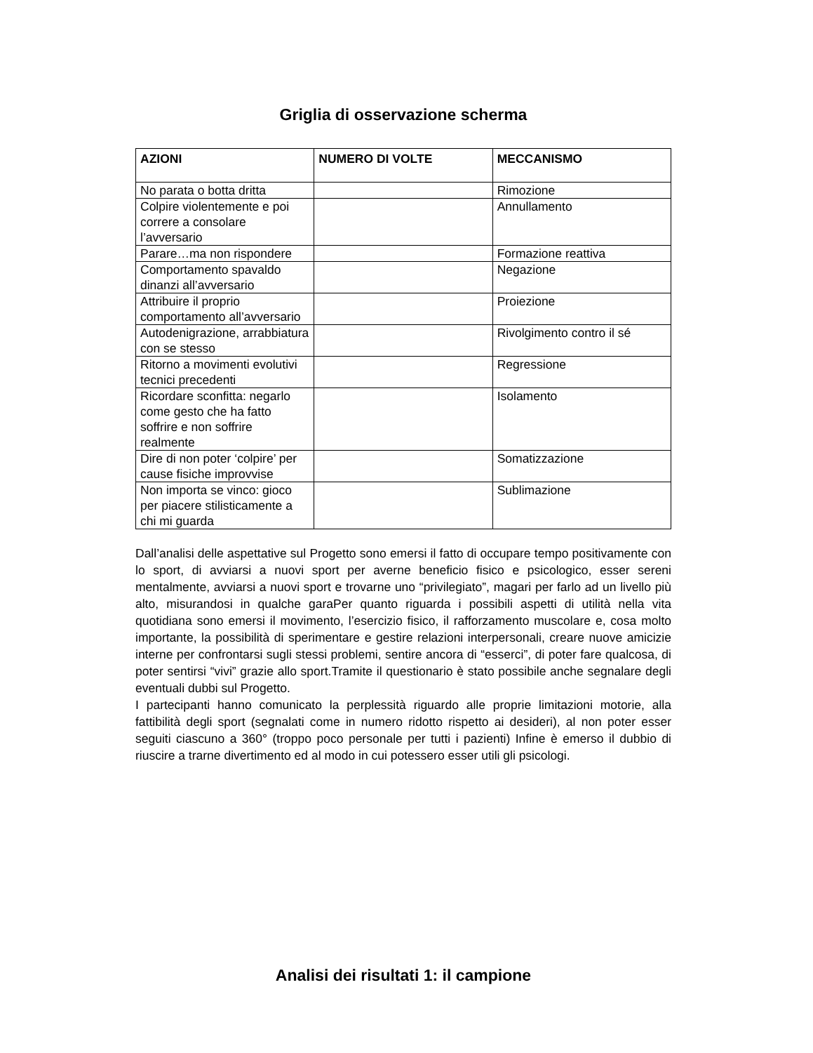Griglia di osservazione scherma
| AZIONI | NUMERO DI VOLTE | MECCANISMO |
| --- | --- | --- |
| No parata o botta dritta | | Rimozione |
| Colpire violentemente e poi correre a consolare l’avversario | | Annullamento |
| Parare…ma non rispondere | | Formazione reattiva |
| Comportamento spavaldo dinanzi all’avversario | | Negazione |
| Attribuire il proprio comportamento all’avversario | | Proiezione |
| Autodenigrazione, arrabbiatura con se stesso | | Rivolgimento contro il sé |
| Ritorno a movimenti evolutivi tecnici precedenti | | Regressione |
| Ricordare sconfitta: negarlo come gesto che ha fatto soffrire e non soffrire realmente | | Isolamento |
| Dire di non poter ‘colpire’ per cause fisiche improvvise | | Somatizzazione |
| Non importa se vinco: gioco per piacere stilisticamente a chi mi guarda | | Sublimazione |
Dall’analisi delle aspettative sul Progetto sono emersi il fatto di occupare tempo positivamente con lo sport, di avviarsi a nuovi sport per averne beneficio fisico e psicologico, esser sereni mentalmente, avviarsi a nuovi sport e trovarne uno “privilegiato”, magari per farlo ad un livello più alto, misurandosi in qualche garaPer quanto riguarda i possibili aspetti di utilità nella vita quotidiana sono emersi il movimento, l’esercizio fisico, il rafforzamento muscolare e, cosa molto importante, la possibilità di sperimentare e gestire relazioni interpersonali, creare nuove amicizie interne per confrontarsi sugli stessi problemi, sentire ancora di “esserci”, di poter fare qualcosa, di poter sentirsi “vivi” grazie allo sport.Tramite il questionario è stato possibile anche segnalare degli eventuali dubbi sul Progetto.
I partecipanti hanno comunicato la perplessità riguardo alle proprie limitazioni motorie, alla fattibilità degli sport (segnalati come in numero ridotto rispetto ai desideri), al non poter esser seguiti ciascuno a 360° (troppo poco personale per tutti i pazienti) Infine è emerso il dubbio di riuscire a trarne divertimento ed al modo in cui potessero esser utili gli psicologi.
Analisi dei risultati 1: il campione